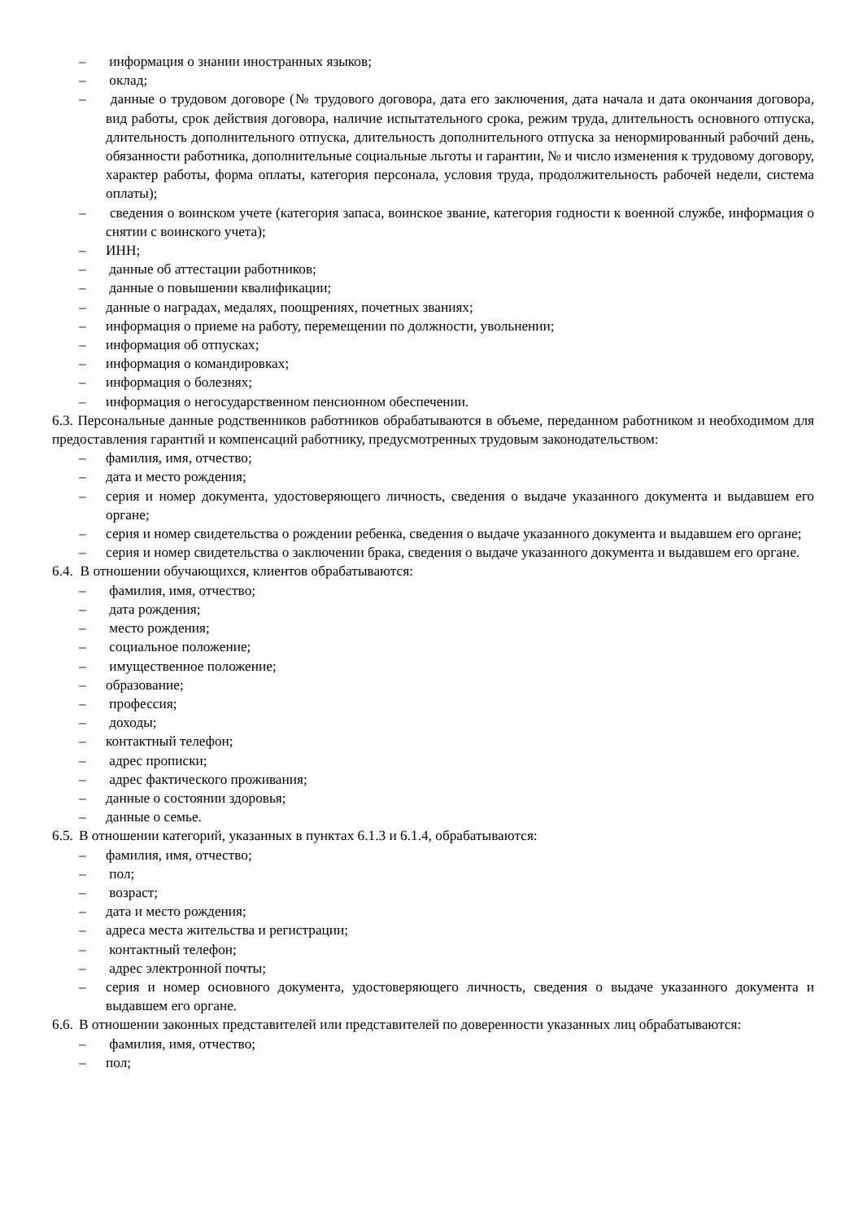– информация о знании иностранных языков;
– оклад;
– данные о трудовом договоре (№ трудового договора, дата его заключения, дата начала и дата окончания договора, вид работы, срок действия договора, наличие испытательного срока, режим труда, длительность основного отпуска, длительность дополнительного отпуска, длительность дополнительного отпуска за ненормированный рабочий день, обязанности работника, дополнительные социальные льготы и гарантии, № и число изменения к трудовому договору, характер работы, форма оплаты, категория персонала, условия труда, продолжительность рабочей недели, система оплаты);
– сведения о воинском учете (категория запаса, воинское звание, категория годности к военной службе, информация о снятии с воинского учета);
– ИНН;
– данные об аттестации работников;
– данные о повышении квалификации;
– данные о наградах, медалях, поощрениях, почетных званиях;
– информация о приеме на работу, перемещении по должности, увольнении;
– информация об отпусках;
– информация о командировках;
– информация о болезнях;
– информация о негосударственном пенсионном обеспечении.
6.3. Персональные данные родственников работников обрабатываются в объеме, переданном работником и необходимом для предоставления гарантий и компенсаций работнику, предусмотренных трудовым законодательством:
– фамилия, имя, отчество;
– дата и место рождения;
– серия и номер документа, удостоверяющего личность, сведения о выдаче указанного документа и выдавшем его органе;
– серия и номер свидетельства о рождении ребенка, сведения о выдаче указанного документа и выдавшем его органе;
– серия и номер свидетельства о заключении брака, сведения о выдаче указанного документа и выдавшем его органе.
6.4. В отношении обучающихся, клиентов обрабатываются:
– фамилия, имя, отчество;
– дата рождения;
– место рождения;
– социальное положение;
– имущественное положение;
– образование;
– профессия;
– доходы;
– контактный телефон;
– адрес прописки;
– адрес фактического проживания;
– данные о состоянии здоровья;
– данные о семье.
6.5. В отношении категорий, указанных в пунктах 6.1.3 и 6.1.4, обрабатываются:
– фамилия, имя, отчество;
– пол;
– возраст;
– дата и место рождения;
– адреса места жительства и регистрации;
– контактный телефон;
– адрес электронной почты;
– серия и номер основного документа, удостоверяющего личность, сведения о выдаче указанного документа и выдавшем его органе.
6.6. В отношении законных представителей или представителей по доверенности указанных лиц обрабатываются:
– фамилия, имя, отчество;
– пол;